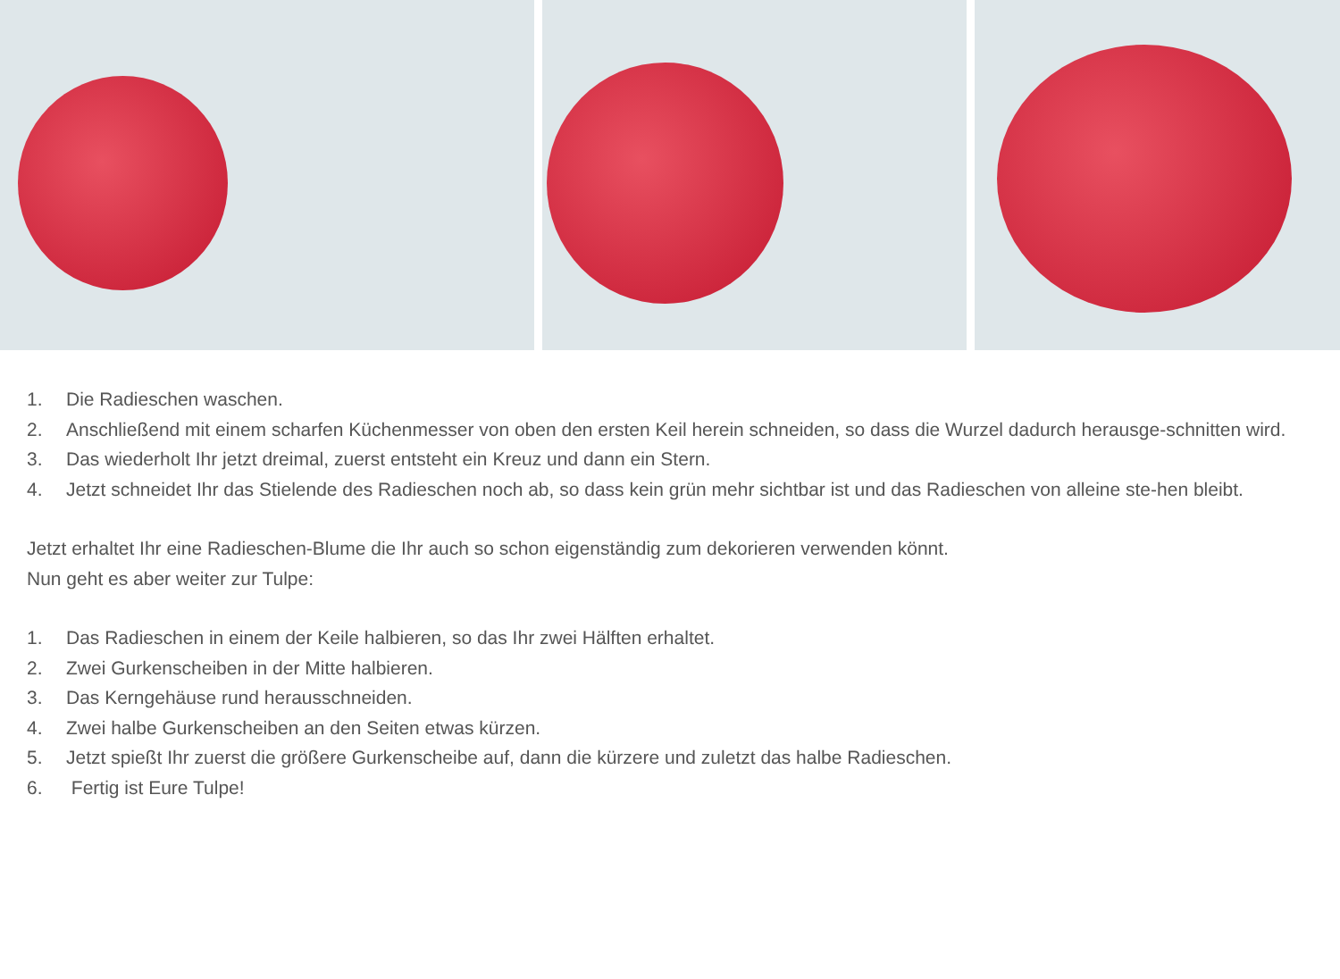1. Die Radieschen waschen.
2. Anschließend mit einem scharfen Küchenmesser von oben den ersten Keil herein schneiden, so dass die Wurzel dadurch herausge-schnitten wird.
3. Das wiederholt Ihr jetzt dreimal, zuerst entsteht ein Kreuz und dann ein Stern.
4. Jetzt schneidet Ihr das Stielende des Radieschen noch ab, so dass kein grün mehr sichtbar ist und das Radieschen von alleine ste-hen bleibt.
Jetzt erhaltet Ihr eine Radieschen-Blume die Ihr auch so schon eigenständig zum dekorieren verwenden könnt.
Nun geht es aber weiter zur Tulpe:
1. Das Radieschen in einem der Keile halbieren, so das Ihr zwei Hälften erhaltet.
2. Zwei Gurkenscheiben in der Mitte halbieren.
3. Das Kerngehäuse rund herausschneiden.
4. Zwei halbe Gurkenscheiben an den Seiten etwas kürzen.
5. Jetzt spießt Ihr zuerst die größere Gurkenscheibe auf, dann die kürzere und zuletzt das halbe Radieschen.
6. Fertig ist Eure Tulpe!